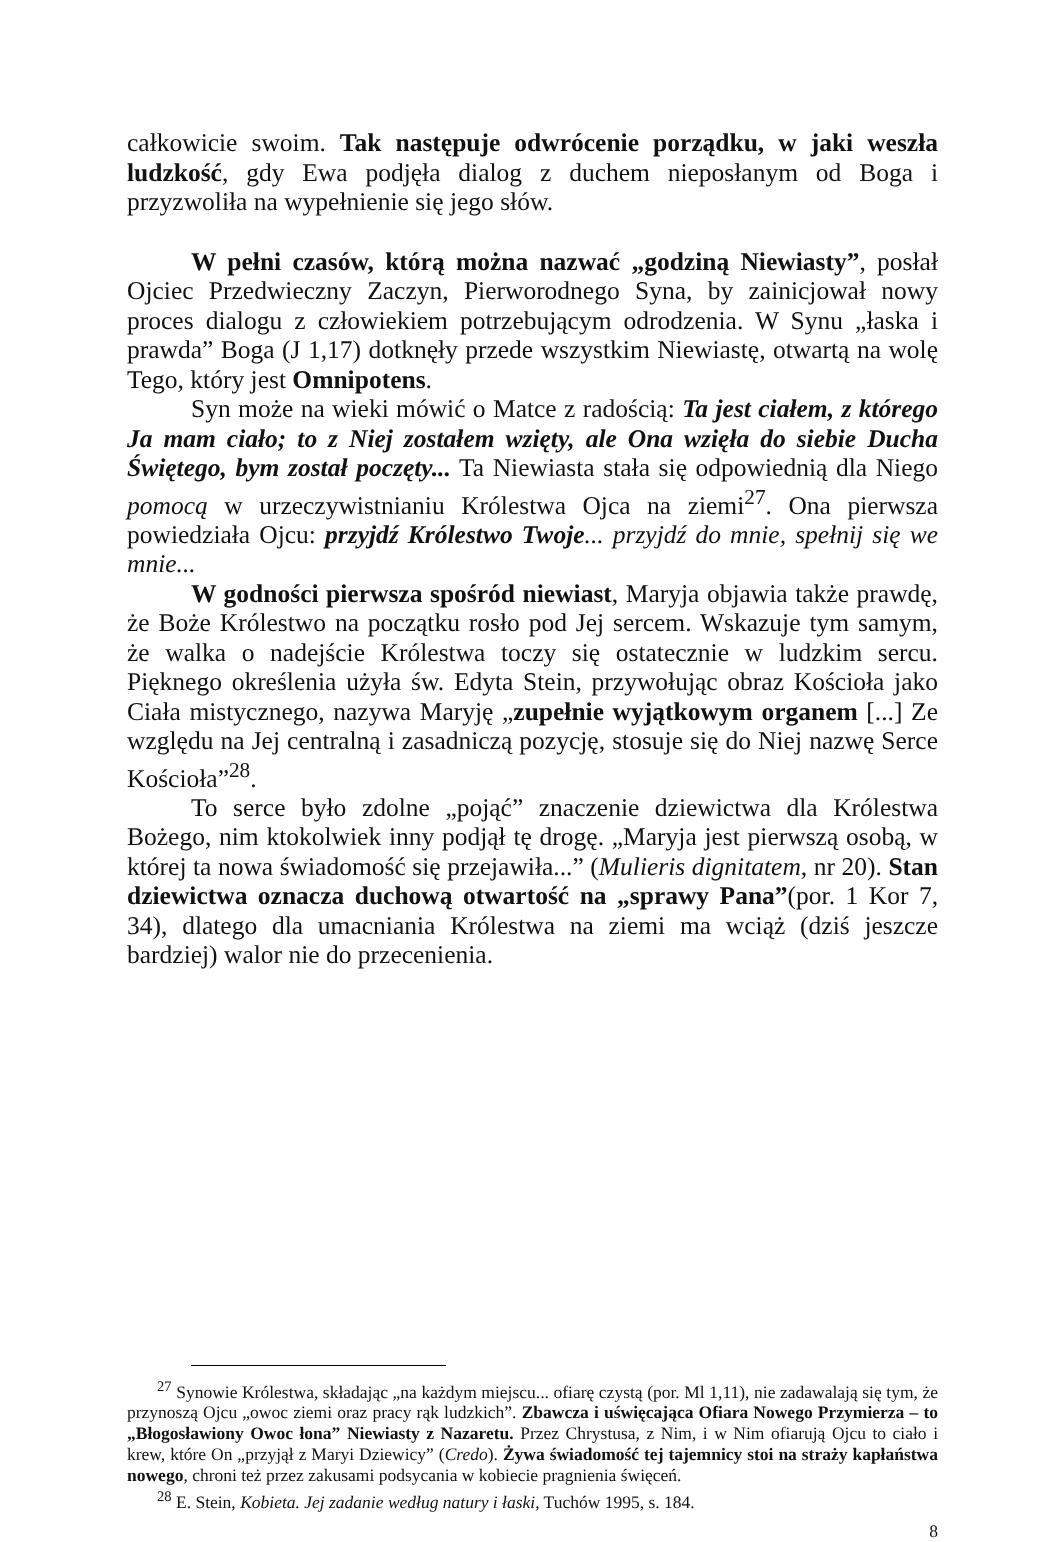całkowicie swoim. Tak następuje odwrócenie porządku, w jaki weszła ludzkość, gdy Ewa podjęła dialog z duchem nieposłanym od Boga i przyzwoliła na wypełnienie się jego słów.
W pełni czasów, którą można nazwać „godziną Niewiasty”, posłał Ojciec Przedwieczny Zaczyn, Pierworodnego Syna, by zainicjował nowy proces dialogu z człowiekiem potrzebującym odrodzenia. W Synu „łaska i prawda” Boga (J 1,17) dotknęły przede wszystkim Niewiastę, otwartą na wolę Tego, który jest Omnipotens.
Syn może na wieki mówić o Matce z radością: Ta jest ciałem, z którego Ja mam ciało; to z Niej zostałem wzięty, ale Ona wzięła do siebie Ducha Świętego, bym został poczęty... Ta Niewiasta stała się odpowiednią dla Niego pomocą w urzeczywistnianiu Królestwa Ojca na ziemi<sup>27</sup>. Ona pierwsza powiedziała Ojcu: przyjdź Królestwo Twoje... przyjdź do mnie, spełnij się we mnie...
W godności pierwsza spośród niewiast, Maryja objawia także prawdę, że Boże Królestwo na początku rosło pod Jej sercem. Wskazuje tym samym, że walka o nadejście Królestwa toczy się ostatecznie w ludzkim sercu. Pięknego określenia użyła św. Edyta Stein, przywołując obraz Kościoła jako Ciała mistycznego, nazywa Maryję „zupełnie wyjątkowym organem [...] Ze względu na Jej centralną i zasadniczą pozycję, stosuje się do Niej nazwę Serce Kościoła”<sup>28</sup>.
To serce było zdolne „pojąć” znaczenie dziewictwa dla Królestwa Bożego, nim ktokolwiek inny podjął tę drogę. „Maryja jest pierwszą osobą, w której ta nowa świadomość się przejawiła...” (Mulieris dignitatem, nr 20). Stan dziewictwa oznacza duchową otwartość na „sprawy Pana”(por. 1 Kor 7, 34), dlatego dla umacniania Królestwa na ziemi ma wciąż (dziś jeszcze bardziej) walor nie do przecenienia.
<sup>27</sup> Synowie Królestwa, składając „na każdym miejscu... ofiarę czystą (por. Ml 1,11), nie zadawalają się tym, że przynoszą Ojcu „owoc ziemi oraz pracy rąk ludzkich”. Zbawcza i uświęcająca Ofiara Nowego Przymierza – to „Błogosławiony Owoc łona” Niewiasty z Nazaretu. Przez Chrystusa, z Nim, i w Nim ofiarują Ojcu to ciało i krew, które On „przyjął z Maryi Dziewicy” (Credo). Żywa świadomość tej tajemnicy stoi na straży kapłaństwa nowego, chroni też przez zakusami podsycania w kobiecie pragnienia święceń.
<sup>28</sup> E. Stein, Kobieta. Jej zadanie według natury i łaski, Tuchów 1995, s. 184.
8